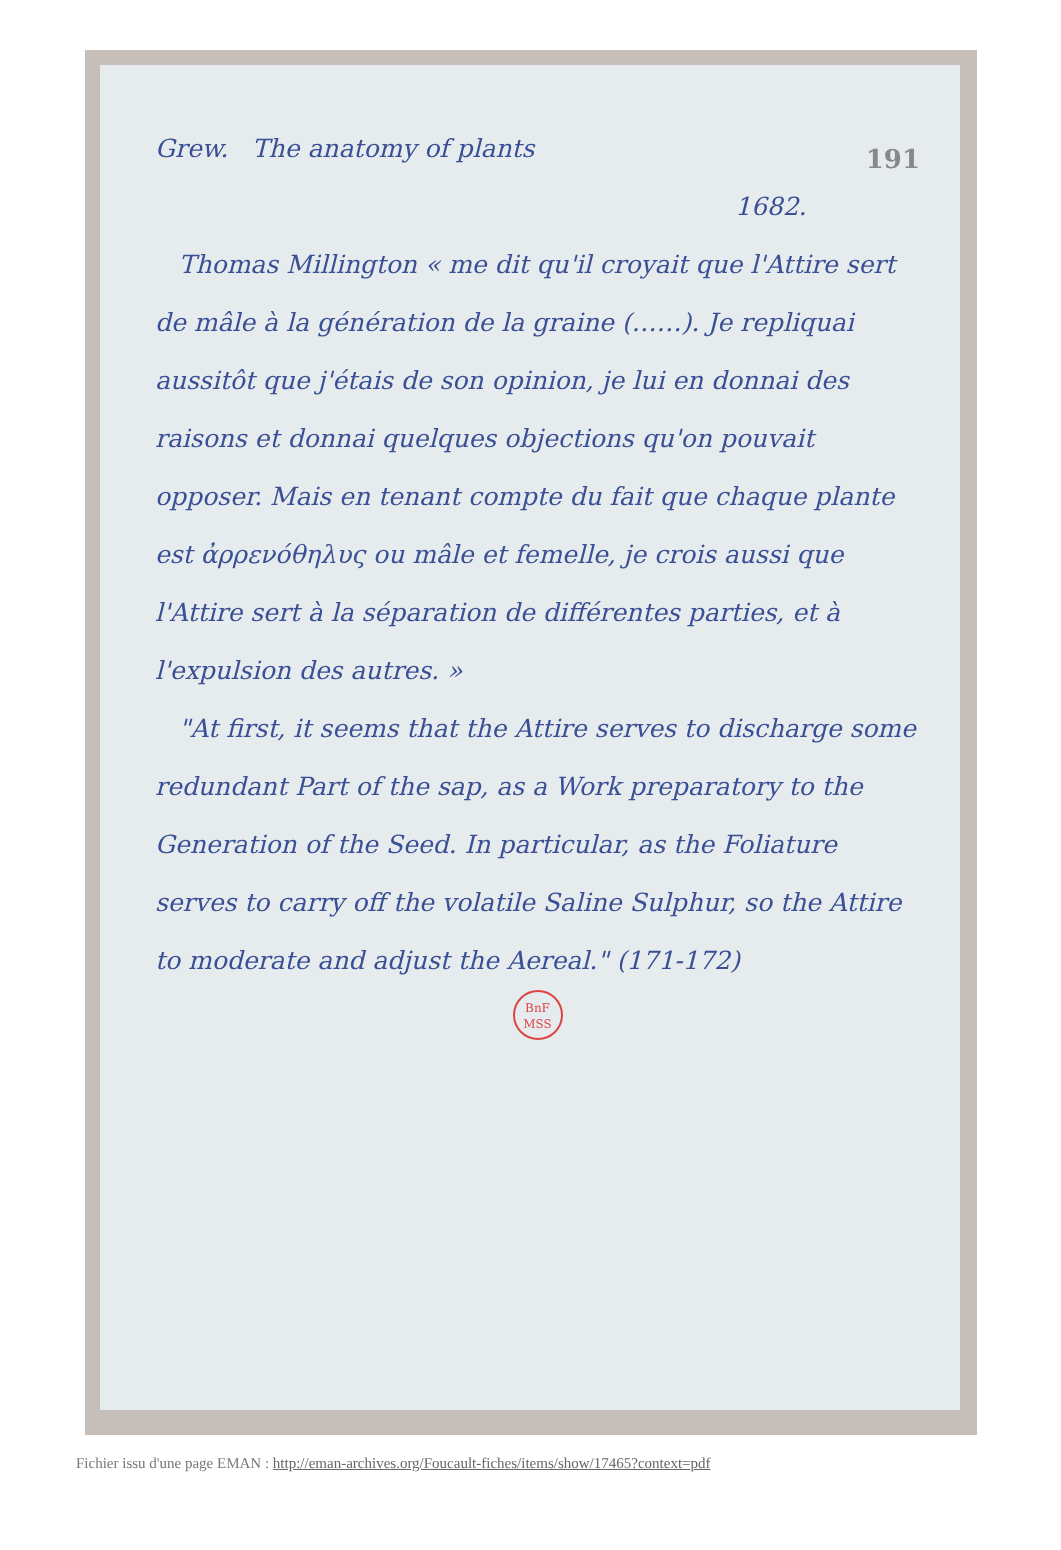191
Grew. The anatomy of plants
1682.
Thomas Millington « me dit qu'il croyait que l'Attire sert de mâle à la génération de la graine (……). Je repliquai aussitôt que j'étais de son opinion, je lui en donnai des raisons et donnai quelques objections qu'on pouvait opposer. Mais en tenant compte du fait que chaque plante est ἀρρενόθηλυς ou mâle et femelle, je crois aussi que l'Attire sert à la séparation de différentes parties, et à l'expulsion des autres. »
"At first, it seems that the Attire serves to discharge some redundant Part of the sap, as a Work preparatory to the Generation of the Seed. In particular, as the Foliature serves to carry off the volatile Saline Sulphur, so the Attire to moderate and adjust the Aereal." (171-172)
BnF
MSS
Fichier issu d'une page EMAN : http://eman-archives.org/Foucault-fiches/items/show/17465?context=pdf